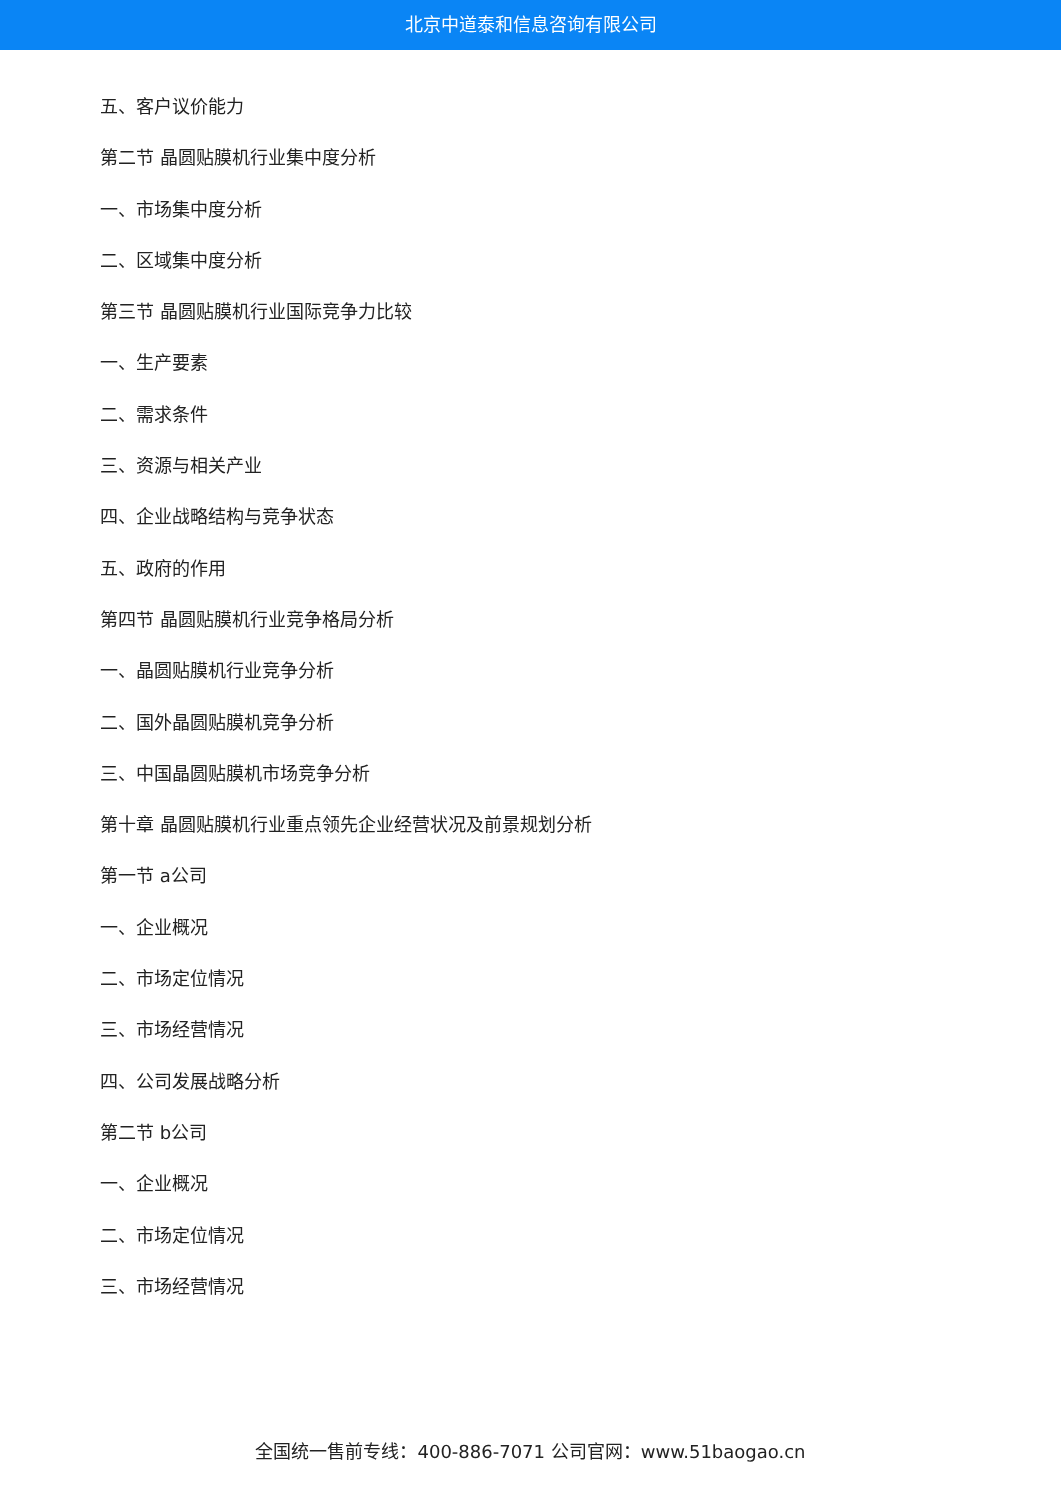北京中道泰和信息咨询有限公司
五、客户议价能力
第二节 晶圆贴膜机行业集中度分析
一、市场集中度分析
二、区域集中度分析
第三节 晶圆贴膜机行业国际竞争力比较
一、生产要素
二、需求条件
三、资源与相关产业
四、企业战略结构与竞争状态
五、政府的作用
第四节 晶圆贴膜机行业竞争格局分析
一、晶圆贴膜机行业竞争分析
二、国外晶圆贴膜机竞争分析
三、中国晶圆贴膜机市场竞争分析
第十章 晶圆贴膜机行业重点领先企业经营状况及前景规划分析
第一节 a公司
一、企业概况
二、市场定位情况
三、市场经营情况
四、公司发展战略分析
第二节 b公司
一、企业概况
二、市场定位情况
三、市场经营情况
全国统一售前专线：400-886-7071 公司官网：www.51baogao.cn